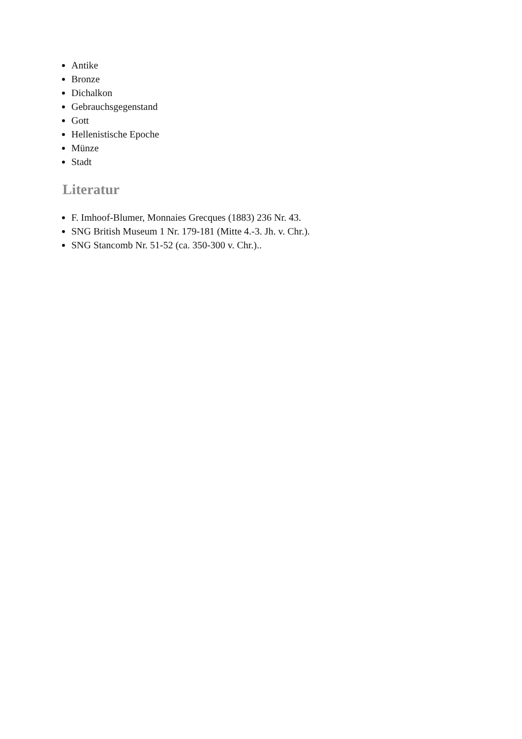Antike
Bronze
Dichalkon
Gebrauchsgegenstand
Gott
Hellenistische Epoche
Münze
Stadt
Literatur
F. Imhoof-Blumer, Monnaies Grecques (1883) 236 Nr. 43.
SNG British Museum 1 Nr. 179-181 (Mitte 4.-3. Jh. v. Chr.).
SNG Stancomb Nr. 51-52 (ca. 350-300 v. Chr.)..